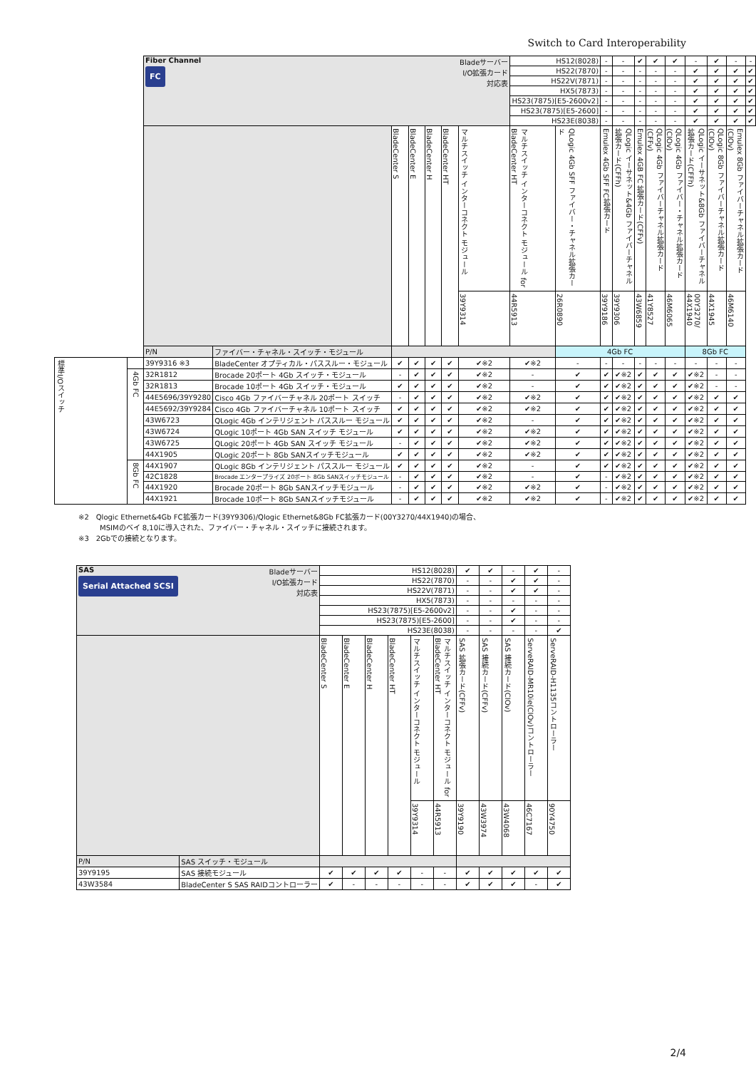Switch to Card Interoperability
| | | Fiber Channel FC | | | | | | Bladeサーバー I/O拡張カード 対応表 | HS12(8028) | | - | - | ✔ | ✔ | ✔ | - | ✔ | - | - |
| | | | | | | | | | HS22(7870) | | - | - | - | - | - | ✔ | ✔ | ✔ | ✔ |
| | | | | | | | | | HS22V(7871) | | - | - | - | - | - | ✔ | ✔ | ✔ | ✔ |
| | | | | | | | | | HX5(7873) | | - | - | - | - | - | ✔ | ✔ | ✔ | ✔ |
| | | | | | | | | | HS23(7875)[E5-2600v2] | | - | - | - | - | - | ✔ | ✔ | ✔ | ✔ |
| | | | | | | | | | HS23(7875)[E5-2600] | | - | - | - | - | - | ✔ | ✔ | ✔ | ✔ |
| | | | | | | | | | HS23E(8038) | | - | - | - | - | - | ✔ | ✔ | ✔ | ✔ |
| | | | | BladeCenter S | BladeCenter E | BladeCenter H | BladeCenter HT | マルチスイッチ インターコネクト モジュール | マルチスイッチ インターコネクト モジュール for BladeCenter HT | QLogic 4Gb SFF ファイバー・チャネル拡張カード | Emulex 4Gb SFF FC拡張カード | QLogic イーサネット&4Gb ファイバーチャネル拡張カード(CFFh) | Emulex 4GB FC 拡張カード(CFFv) | QLogic 4Gb ファイバーチャネル拡張カード(CFFv) | QLogic 4Gb ファイバー・チャネル拡張カード(CIOv) | QLogic イーサネット&8Gb ファイバーチャネル拡張カード(CFFh) | QLogic 8Gb ファイバーチャネル拡張カード(CIOv) | Emulex 8Gb ファイバーチャネル拡張カード(CIOv) | |
| | | | | | | | | 39Y9314 | 44R5913 | 26R0890 | 39Y9186 | 39Y9306 | 43W6859 | 41Y8527 | 46M6065 | 00Y3270/ 44X1940 | 44X1945 | 46M6140 | |
| | | P/N | ファイバー・チャネル・スイッチ・モジュール | | | | | | | 4Gb FC | | | | | | 8Gb FC | | | |
| 標準I/Oスイッチ | | 39Y9316 ※3 | BladeCenter オプティカル・パススルー・モジュール | ✔ | ✔ | ✔ | ✔ | ✔※2 | ✔※2 | - | - | - | - | - | - | - | - | - | |
| | 4Gb FC | 32R1812 | Brocade 20ポート 4Gb スイッチ・モジュール | - | ✔ | ✔ | ✔ | ✔※2 | - | ✔ | ✔ | ✔※2 | ✔ | ✔ | ✔ | ✔※2 | - | - | |
| | | 32R1813 | Brocade 10ポート 4Gb スイッチ・モジュール | ✔ | ✔ | ✔ | ✔ | ✔※2 | - | ✔ | ✔ | ✔※2 | ✔ | ✔ | ✔ | ✔※2 | - | - | |
| | | 44E5696/39Y9280 | Cisco 4Gb ファイバーチャネル 20ポート スイッチ | - | ✔ | ✔ | ✔ | ✔※2 | ✔※2 | ✔ | ✔ | ✔※2 | ✔ | ✔ | ✔ | ✔※2 | ✔ | ✔ | |
| | | 44E5692/39Y9284 | Cisco 4Gb ファイバーチャネル 10ポート スイッチ | ✔ | ✔ | ✔ | ✔ | ✔※2 | ✔※2 | ✔ | ✔ | ✔※2 | ✔ | ✔ | ✔ | ✔※2 | ✔ | ✔ | |
| | | 43W6723 | QLogic 4Gb インテリジェント パススルー モジュール | ✔ | ✔ | ✔ | ✔ | ✔※2 | - | ✔ | ✔ | ✔※2 | ✔ | ✔ | ✔ | ✔※2 | ✔ | ✔ | |
| | | 43W6724 | QLogic 10ポート 4Gb SAN スイッチ モジュール | ✔ | ✔ | ✔ | ✔ | ✔※2 | ✔※2 | ✔ | ✔ | ✔※2 | ✔ | ✔ | ✔ | ✔※2 | ✔ | ✔ | |
| | | 43W6725 | QLogic 20ポート 4Gb SAN スイッチ モジュール | - | ✔ | ✔ | ✔ | ✔※2 | ✔※2 | ✔ | ✔ | ✔※2 | ✔ | ✔ | ✔ | ✔※2 | ✔ | ✔ | |
| | | 44X1905 | QLogic 20ポート 8Gb SANスイッチモジュール | ✔ | ✔ | ✔ | ✔ | ✔※2 | ✔※2 | ✔ | ✔ | ✔※2 | ✔ | ✔ | ✔ | ✔※2 | ✔ | ✔ | |
| | 8Gb FC | 44X1907 | QLogic 8Gb インテリジェント パススルー モジュール | ✔ | ✔ | ✔ | ✔ | ✔※2 | - | ✔ | ✔ | ✔※2 | ✔ | ✔ | ✔ | ✔※2 | ✔ | ✔ | |
| | | 42C1828 | Brocade エンタープライズ 20ポート 8Gb SANスイッチモジュール | - | ✔ | ✔ | ✔ | ✔※2 | - | ✔ | - | ✔※2 | ✔ | ✔ | ✔ | ✔※2 | ✔ | ✔ | |
| | | 44X1920 | Brocade 20ポート 8Gb SANスイッチモジュール | - | ✔ | ✔ | ✔ | ✔※2 | ✔※2 | ✔ | - | ✔※2 | ✔ | ✔ | ✔ | ✔※2 | ✔ | ✔ | |
| | | 44X1921 | Brocade 10ポート 8Gb SANスイッチモジュール | - | ✔ | ✔ | ✔ | ✔※2 | ✔※2 | ✔ | - | ✔※2 | ✔ | ✔ | ✔ | ✔※2 | ✔ | ✔ | |
※2　Qlogic Ethernet&4Gb FC拡張カード(39Y9306)/Qlogic Ethernet&8Gb FC拡張カード(00Y3270/44X1940)の場合、
　　　MSIMのベイ 8,10に導入された、ファイバー・チャネル・スイッチに接続されます。
※3　2Gbでの接続となります。
| SAS Serial Attached SCSI | | Bladeサーバー I/O拡張カード 対応表 | HS12(8028) | | | | | | ✔ | ✔ | - | ✔ | - |
| | | | HS22(7870) | | | | | | - | - | ✔ | ✔ | - |
| | | | HS22V(7871) | | | | | | - | - | ✔ | ✔ | - |
| | | | HX5(7873) | | | | | | - | - | - | - | - |
| | | | HS23(7875)[E5-2600v2] | | | | | | - | - | ✔ | - | - |
| | | | HS23(7875)[E5-2600] | | | | | | - | - | ✔ | - | - |
| | | | HS23E(8038) | | | | | | - | - | - | - | ✔ |
| | | | BladeCenter S | BladeCenter E | BladeCenter H | BladeCenter HT | マルチスイッチ インターコネクト モジュール | マルチスイッチ インターコネクト モジュール for BladeCenter HT | SAS 拡張カード(CFFv) | SAS 接続カード(CFFv) | SAS 接続カード(CIOv) | ServeRAID-MR10ie(CIOv)コントローラー | ServeRAID-H1135コントローラー |
| | | | | | | | 39Y9314 | 44R5913 | 39Y9190 | 43W3974 | 43W4068 | 46C7167 | 90Y4750 |
| P/N | SAS スイッチ・モジュール | | | | | | | | | | | | |
| 39Y9195 | SAS 接続モジュール | | ✔ | ✔ | ✔ | ✔ | - | - | ✔ | ✔ | ✔ | ✔ | ✔ |
| 43W3584 | BladeCenter S SAS RAIDコントローラー | | ✔ | - | - | - | - | - | ✔ | ✔ | ✔ | - | ✔ |
2/4